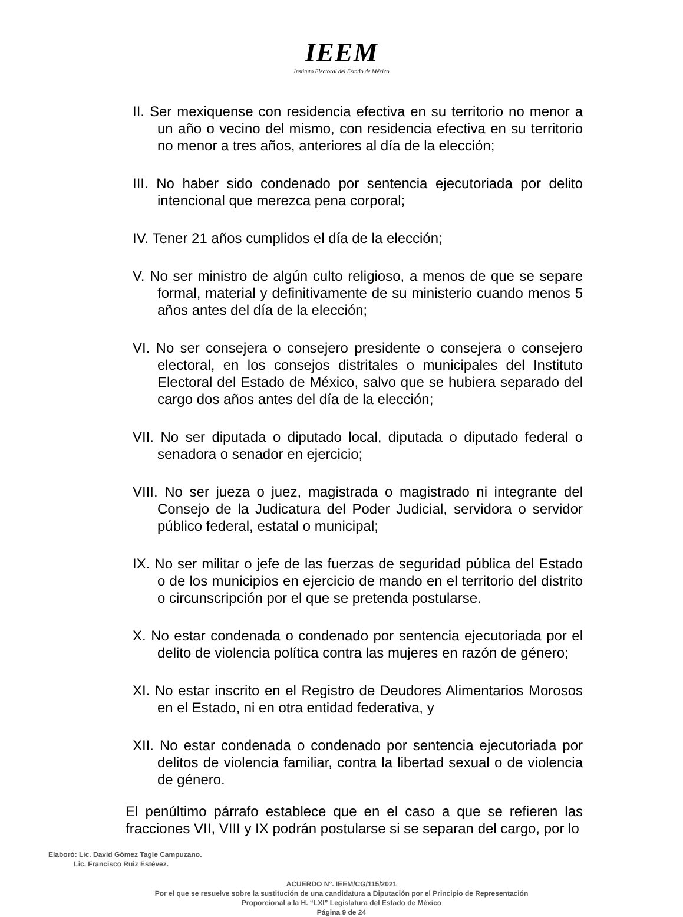IEEM
Instituto Electoral del Estado de México
II. Ser mexiquense con residencia efectiva en su territorio no menor a un año o vecino del mismo, con residencia efectiva en su territorio no menor a tres años, anteriores al día de la elección;
III. No haber sido condenado por sentencia ejecutoriada por delito intencional que merezca pena corporal;
IV. Tener 21 años cumplidos el día de la elección;
V. No ser ministro de algún culto religioso, a menos de que se separe formal, material y definitivamente de su ministerio cuando menos 5 años antes del día de la elección;
VI. No ser consejera o consejero presidente o consejera o consejero electoral, en los consejos distritales o municipales del Instituto Electoral del Estado de México, salvo que se hubiera separado del cargo dos años antes del día de la elección;
VII. No ser diputada o diputado local, diputada o diputado federal o senadora o senador en ejercicio;
VIII. No ser jueza o juez, magistrada o magistrado ni integrante del Consejo de la Judicatura del Poder Judicial, servidora o servidor público federal, estatal o municipal;
IX. No ser militar o jefe de las fuerzas de seguridad pública del Estado o de los municipios en ejercicio de mando en el territorio del distrito o circunscripción por el que se pretenda postularse.
X. No estar condenada o condenado por sentencia ejecutoriada por el delito de violencia política contra las mujeres en razón de género;
XI. No estar inscrito en el Registro de Deudores Alimentarios Morosos en el Estado, ni en otra entidad federativa, y
XII. No estar condenada o condenado por sentencia ejecutoriada por delitos de violencia familiar, contra la libertad sexual o de violencia de género.
El penúltimo párrafo establece que en el caso a que se refieren las fracciones VII, VIII y IX podrán postularse si se separan del cargo, por lo
Elaboró: Lic. David Gómez Tagle Campuzano.
Lic. Francisco Ruiz Estévez.
ACUERDO N°. IEEM/CG/115/2021
Por el que se resuelve sobre la sustitución de una candidatura a Diputación por el Principio de Representación
Proporcional a la H. “LXI” Legislatura del Estado de México
Página 9 de 24